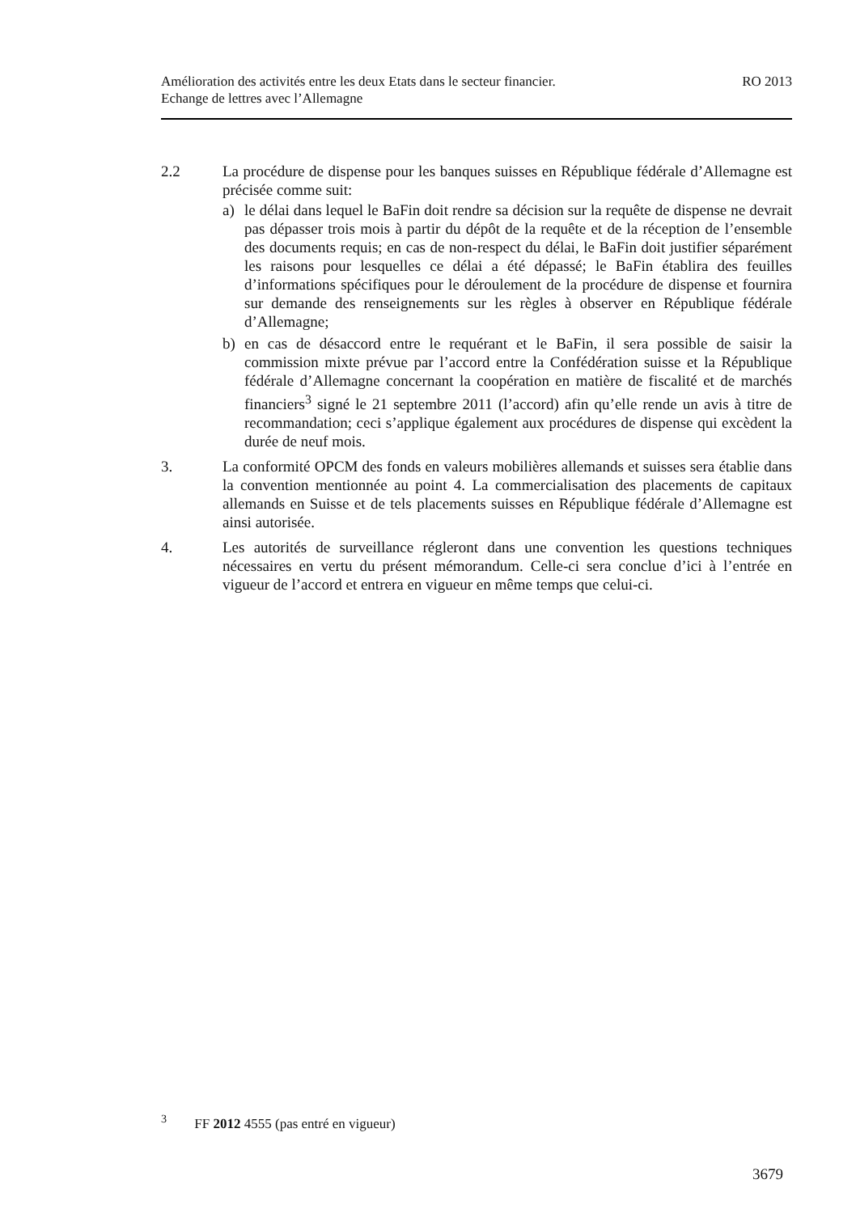RO 2013 Amélioration des activités entre les deux Etats dans le secteur financier.
Echange de lettres avec l’Allemagne
2.2 La procédure de dispense pour les banques suisses en République fédérale d’Allemagne est précisée comme suit:
a) le délai dans lequel le BaFin doit rendre sa décision sur la requête de dispense ne devrait pas dépasser trois mois à partir du dépôt de la requête et de la réception de l’ensemble des documents requis; en cas de non-respect du délai, le BaFin doit justifier séparément les raisons pour lesquelles ce délai a été dépassé; le BaFin établira des feuilles d’informations spécifiques pour le déroulement de la procédure de dispense et fournira sur demande des renseignements sur les règles à observer en République fédérale d’Allemagne;
b) en cas de désaccord entre le requérant et le BaFin, il sera possible de saisir la commission mixte prévue par l’accord entre la Confédération suisse et la République fédérale d’Allemagne concernant la coopération en matière de fiscalité et de marchés financiers<sup>3</sup> signé le 21 septembre 2011 (l’accord) afin qu’elle rende un avis à titre de recommandation; ceci s’applique également aux procédures de dispense qui excèdent la durée de neuf mois.
3. La conformité OPCM des fonds en valeurs mobilières allemands et suisses sera établie dans la convention mentionnée au point 4. La commercialisation des placements de capitaux allemands en Suisse et de tels placements suisses en République fédérale d’Allemagne est ainsi autorisée.
4. Les autorités de surveillance régleront dans une convention les questions techniques nécessaires en vertu du présent mémorandum. Celle-ci sera conclue d’ici à l’entrée en vigueur de l’accord et entrera en vigueur en même temps que celui-ci.
<sup>3</sup> FF 2012 4555 (pas entré en vigueur)
3679